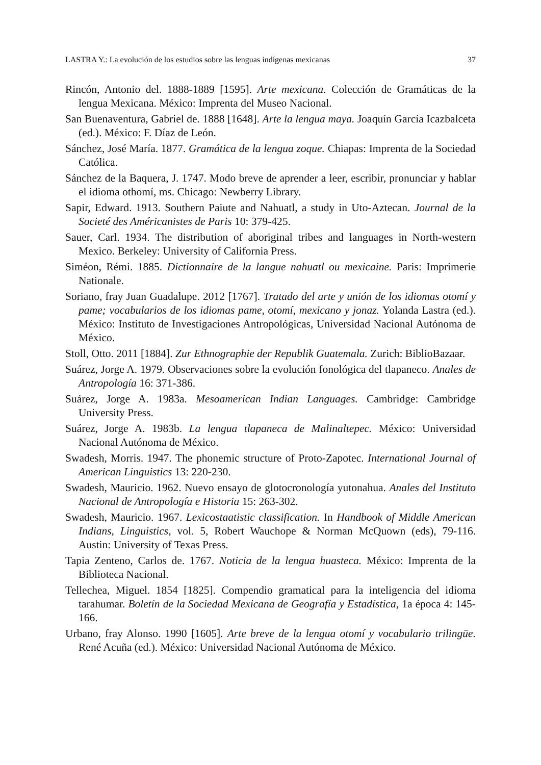LASTRA Y.: La evolución de los estudios sobre las lenguas indígenas mexicanas 37
Rincón, Antonio del. 1888-1889 [1595]. Arte mexicana. Colección de Gramáticas de la lengua Mexicana. México: Imprenta del Museo Nacional.
San Buenaventura, Gabriel de. 1888 [1648]. Arte la lengua maya. Joaquín García Icazbalceta (ed.). México: F. Díaz de León.
Sánchez, José María. 1877. Gramática de la lengua zoque. Chiapas: Imprenta de la Sociedad Católica.
Sánchez de la Baquera, J. 1747. Modo breve de aprender a leer, escribir, pronunciar y hablar el idioma othomí, ms. Chicago: Newberry Library.
Sapir, Edward. 1913. Southern Paiute and Nahuatl, a study in Uto-Aztecan. Journal de la Societé des Américanistes de Paris 10: 379-425.
Sauer, Carl. 1934. The distribution of aboriginal tribes and languages in North-western Mexico. Berkeley: University of California Press.
Siméon, Rémi. 1885. Dictionnaire de la langue nahuatl ou mexicaine. Paris: Imprimerie Nationale.
Soriano, fray Juan Guadalupe. 2012 [1767]. Tratado del arte y unión de los idiomas otomí y pame; vocabularios de los idiomas pame, otomí, mexicano y jonaz. Yolanda Lastra (ed.). México: Instituto de Investigaciones Antropológicas, Universidad Nacional Autónoma de México.
Stoll, Otto. 2011 [1884]. Zur Ethnographie der Republik Guatemala. Zurich: BiblioBazaar.
Suárez, Jorge A. 1979. Observaciones sobre la evolución fonológica del tlapaneco. Anales de Antropología 16: 371-386.
Suárez, Jorge A. 1983a. Mesoamerican Indian Languages. Cambridge: Cambridge University Press.
Suárez, Jorge A. 1983b. La lengua tlapaneca de Malinaltepec. México: Universidad Nacional Autónoma de México.
Swadesh, Morris. 1947. The phonemic structure of Proto-Zapotec. International Journal of American Linguistics 13: 220-230.
Swadesh, Mauricio. 1962. Nuevo ensayo de glotocronología yutonahua. Anales del Instituto Nacional de Antropología e Historia 15: 263-302.
Swadesh, Mauricio. 1967. Lexicostaatistic classification. In Handbook of Middle American Indians, Linguistics, vol. 5, Robert Wauchope & Norman McQuown (eds), 79-116. Austin: University of Texas Press.
Tapia Zenteno, Carlos de. 1767. Noticia de la lengua huasteca. México: Imprenta de la Biblioteca Nacional.
Tellechea, Miguel. 1854 [1825]. Compendio gramatical para la inteligencia del idioma tarahumar. Boletín de la Sociedad Mexicana de Geografía y Estadística, 1a época 4: 145-166.
Urbano, fray Alonso. 1990 [1605]. Arte breve de la lengua otomí y vocabulario trilingüe. René Acuña (ed.). México: Universidad Nacional Autónoma de México.